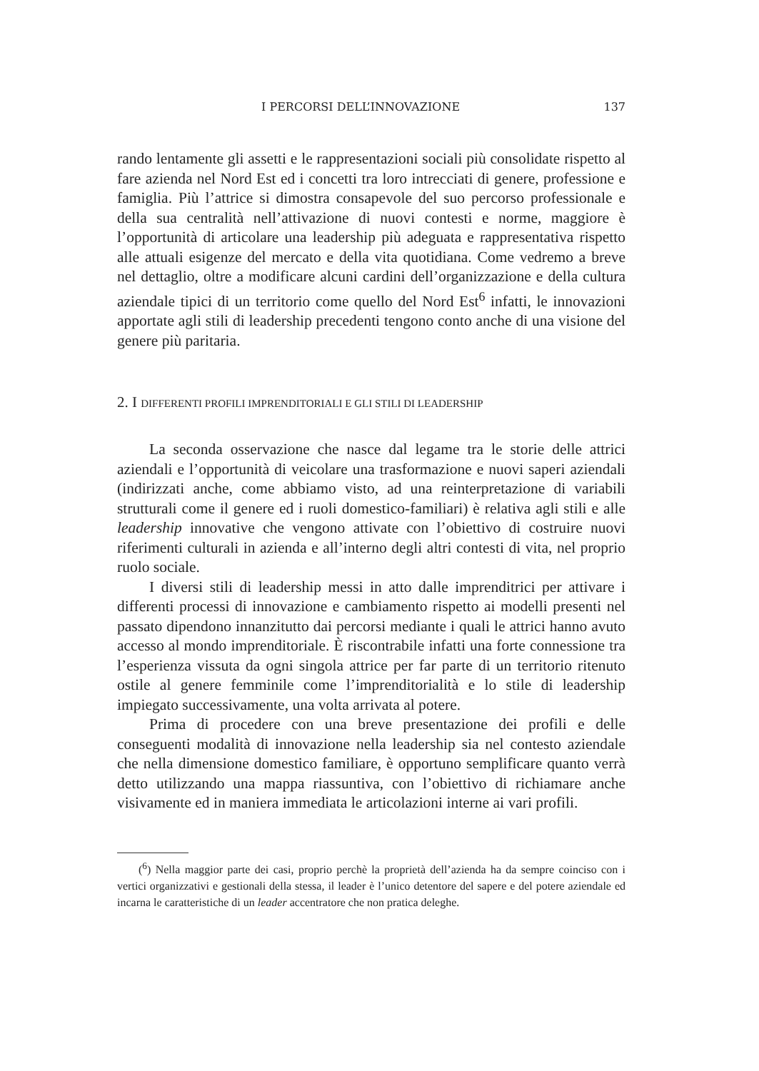I PERCORSI DELL’INNOVAZIONE 137
rando lentamente gli assetti e le rappresentazioni sociali più consolidate rispetto al fare azienda nel Nord Est ed i concetti tra loro intrecciati di genere, professione e famiglia. Più l’attrice si dimostra consapevole del suo percorso professionale e della sua centralità nell’attivazione di nuovi contesti e norme, maggiore è l’opportunità di articolare una leadership più adeguata e rappresentativa rispetto alle attuali esigenze del mercato e della vita quotidiana. Come vedremo a breve nel dettaglio, oltre a modificare alcuni cardini dell’organizzazione e della cultura aziendale tipici di un territorio come quello del Nord Est<sup>6</sup> infatti, le innovazioni apportate agli stili di leadership precedenti tengono conto anche di una visione del genere più paritaria.
2. I DIFFERENTI PROFILI IMPRENDITORIALI E GLI STILI DI LEADERSHIP
La seconda osservazione che nasce dal legame tra le storie delle attrici aziendali e l’opportunità di veicolare una trasformazione e nuovi saperi aziendali (indirizzati anche, come abbiamo visto, ad una reinterpretazione di variabili strutturali come il genere ed i ruoli domestico-familiari) è relativa agli stili e alle leadership innovative che vengono attivate con l’obiettivo di costruire nuovi riferimenti culturali in azienda e all’interno degli altri contesti di vita, nel proprio ruolo sociale.
I diversi stili di leadership messi in atto dalle imprenditrici per attivare i differenti processi di innovazione e cambiamento rispetto ai modelli presenti nel passato dipendono innanzitutto dai percorsi mediante i quali le attrici hanno avuto accesso al mondo imprenditoriale. È riscontrabile infatti una forte connessione tra l’esperienza vissuta da ogni singola attrice per far parte di un territorio ritenuto ostile al genere femminile come l’imprenditorialità e lo stile di leadership impiegato successivamente, una volta arrivata al potere.
Prima di procedere con una breve presentazione dei profili e delle conseguenti modalità di innovazione nella leadership sia nel contesto aziendale che nella dimensione domestico familiare, è opportuno semplificare quanto verrà detto utilizzando una mappa riassuntiva, con l’obiettivo di richiamare anche visivamente ed in maniera immediata le articolazioni interne ai vari profili.
(<sup>6</sup>) Nella maggior parte dei casi, proprio perchè la proprietà dell’azienda ha da sempre coinciso con i vertici organizzativi e gestionali della stessa, il leader è l’unico detentore del sapere e del potere aziendale ed incarna le caratteristiche di un leader accentratore che non pratica deleghe.